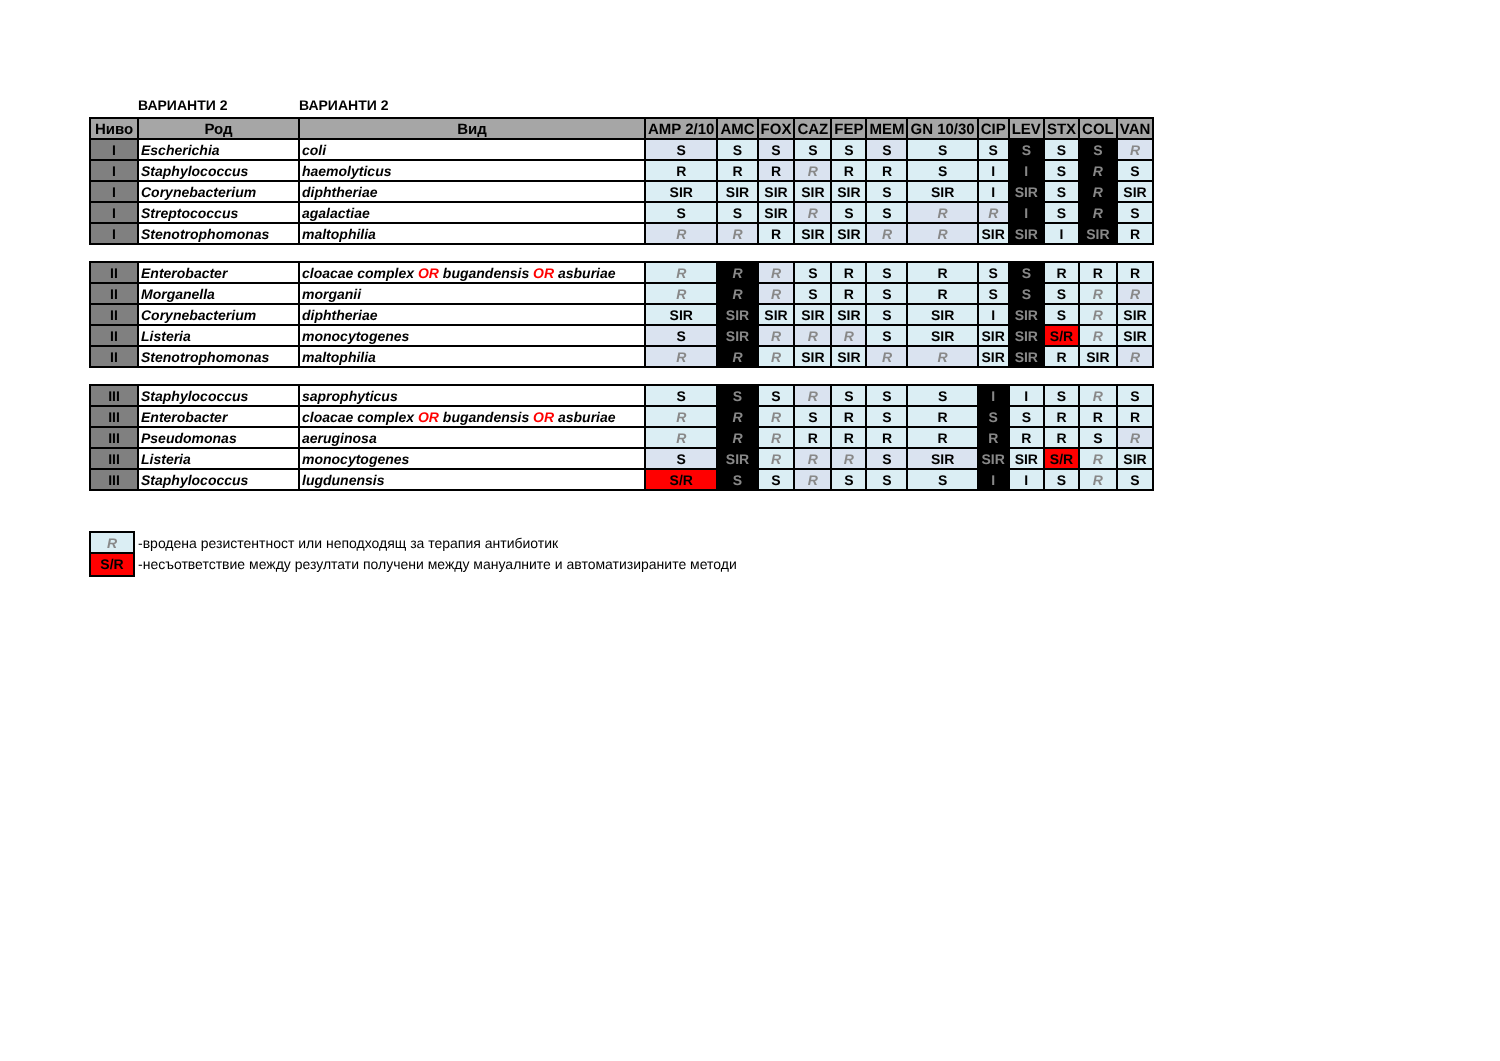ВАРИАНТИ 2 ВАРИАНТИ 2
| Ниво | Род | Вид | AMP 2/10 | AMC | FOX | CAZ | FEP | MEM | GN 10/30 | CIP | LEV | STX | COL | VAN |
| --- | --- | --- | --- | --- | --- | --- | --- | --- | --- | --- | --- | --- | --- | --- |
| I | Escherichia | coli | S | S | S | S | S | S | S | S | S | S | S | R |
| I | Staphylococcus | haemolyticus | R | R | R | R | R | R | S | I | I | S | R | S |
| I | Corynebacterium | diphtheriae | SIR | SIR | SIR | SIR | SIR | S | SIR | I | SIR | S | R | SIR |
| I | Streptococcus | agalactiae | S | S | SIR | R | S | S | R | R | I | S | R | S |
| I | Stenotrophomonas | maltophilia | R | R | R | SIR | SIR | R | R | SIR | SIR | I | SIR | R |
| II | Enterobacter | cloacae complex OR bugandensis OR asburiae | R | R | R | S | R | S | R | S | S | R | R | R |
| II | Morganella | morganii | R | R | R | S | R | S | R | S | S | S | R | R |
| II | Corynebacterium | diphtheriae | SIR | SIR | SIR | SIR | SIR | S | SIR | I | SIR | S | R | SIR |
| II | Listeria | monocytogenes | S | SIR | R | R | R | S | SIR | SIR | SIR | S/R | R | SIR |
| II | Stenotrophomonas | maltophilia | R | R | R | SIR | SIR | R | R | SIR | SIR | R | SIR | R |
| III | Staphylococcus | saprophyticus | S | S | S | R | S | S | S | I | I | S | R | S |
| III | Enterobacter | cloacae complex OR bugandensis OR asburiae | R | R | R | S | R | S | R | S | S | R | R | R |
| III | Pseudomonas | aeruginosa | R | R | R | R | R | R | R | R | R | R | S | R |
| III | Listeria | monocytogenes | S | SIR | R | R | R | S | SIR | SIR | SIR | S/R | R | SIR |
| III | Staphylococcus | lugdunensis | S/R | S | S | R | S | S | S | I | I | S | R | S |
R -вродена резистентност или неподходящ за терапия антибиотик
S/R -несъответствие между резултати получени между мануалните и автоматизираните методи